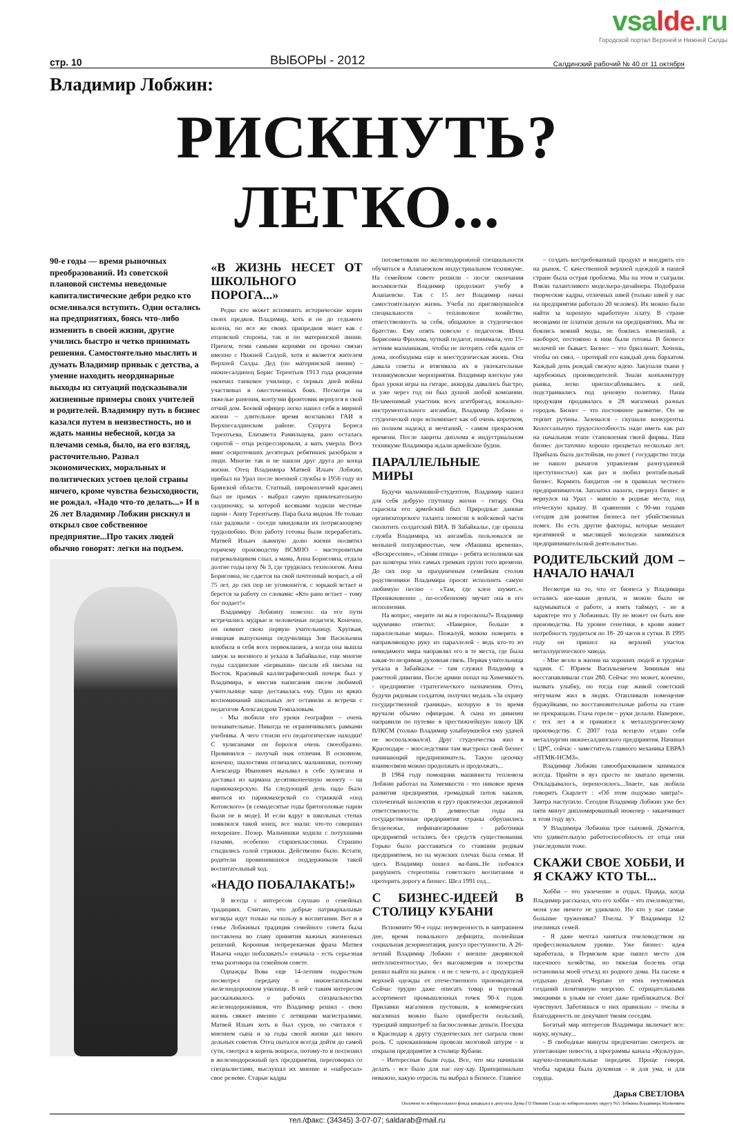vsalde.ru
Городской портал Верхней и Нижней Салды
стр. 10 ВЫБОРЫ - 2012 Салдинский рабочий № 40 от 11 октября
Владимир Лобжин:
РИСКНУТЬ? ЛЕГКО...
90-е годы — время рыночных преобразований. Из советской плановой системы неведомые капиталистические дебри редко кто осмеливался вступить. Одни остались на предприятиях, боясь что-либо изменить в своей жизни, другие учились быстро и четко принимать решения. Самостоятельно мыслить и думать Владимир привык с детства, а умение находить неординарные выходы из ситуаций подсказывали жизненные примеры своих учителей и родителей. Владимиру путь в бизнес казался путем в неизвестность, но и ждать манны небесной, когда за плечами семья, было, на его взгляд, расточительно. Развал экономических, моральных и политических устоев целой страны ничего, кроме чувства безысходности, не рождал. «Надо что-то делать...» И в 26 лет Владимир Лобжин рискнул и открыл свое собственное предприятие...Про таких людей обычно говорят: легки на подъем.
«В ЖИЗНЬ НЕСЕТ ОТ ШКОЛЬНОГО ПОРОГА...»
Редко кто может вспомнить исторические корни своих предков. Владимир, хоть и не до седьмого колена, но все же своих прапредков знает как с отцовской стороны, так и по материнской линии. Причем, теми самыми корнями он прочно связан именно с Нижней Салдой, хотя и является жителем Верхней Салды. Дед (по материнской линии) - нижнесалдинец Борис Терентьев 1913 года рождения окончил танковое училище, с первых дней войны участвовал в ожесточенных боях. Несмотря на тяжелые ранения, контузии фронтовик вернулся в свой отчий дом. Боевой офицер легко нашел себя в мирной жизни – длительное время возглавлял ГАИ в Верхнесалдинском районе. Супруга Бориса Терентьева, Елизавета Рамильцева, рано осталась сиротой – отца репрессировали, а мать умерла. Всех вмиг осиротевших десятерых ребятишек разобрали в люди. Многие так и не нашли друг друга до конца жизни. Отец Владимира Матвей Ильич Лобжин, прибыл на Урал после военной службы в 1956 году из Брянской области. Статный, широкоплечий красавец был не промах - выбрал самую привлекательную салдиночку, за которой косяками ходили местные парни - Анну Терентьеву. Пара была видная. Не только глаз радовали - соседи завидовали их потрясающему трудолюбию. Всю работу готовы были переработать. Матвей Ильич львиную долю жизни посвятил горячему производству ВСМПО - мастеровитым нагревальщиком слыл, а мама, Анна Борисовна, отдала долгие годы цеху № 3, где трудилась технологом. Анна Борисовна, не сдается на свой почтенный возраст, а ей 75 лет, до сих пор не угомонится, с зорькой встает и берется за работу со словами: «Кто рано встает – тому бог подает!»
Владимиру Лобжину повезло: на его пути встречались мудрые и человечные педагоги. Конечно, он помнит свою первую учительницу. Хрупкая, изящная выпускница педучилища Зоя Васильевна влюбила в себя всех первоклашек, а когда она вышла замуж за военного и уехала в Забайкалье, еще многие годы салдинские «первыши» писали ей письма на Восток. Красивый каллиграфический почерк был у Владимира, и миссия написания писем любимой учительнице чаще доставалась ему. Одно из ярких воспоминаний школьных лет оставили и встречи с педагогом Александром Темпаловым.
- Мы любили его уроки географии – очень познавательные. Никогда не ограничивались рамками учебника. А чего стоили его педагогические находки! С хулиганами он боролся очень своеобразно. Провинился – получай знак отличия. В основном, конечно, шалостями отличались мальчишки, поэтому Александр Иванович вызывал к себе хулигана и доставал из кармана десятикопеечную монету – на парикмахерскую. На следующий день надо было явиться из парикмахерской со стрижкой «под Котовского» (в семидесятые годы бритоголовые парни были не в моде). И если вдруг в школьных стенах появлялся такой юнец, все знали: что-то совершил нехорошее. Позор. Мальчишки ходили с потухшими глазами, особенно старшеклассники. Страшно стыдились голой стрижки. Действенно было. Кстати, родители провинившихся поддерживали такой воспитательный ход.
«НАДО ПОБАЛАКАТЬ!»
Я всегда с интересом слушаю о семейных традициях. Считаю, что добрые патриархальные взгляды идут только на пользу в воспитании. Вот и в семье Лобжиных традиция семейного совета была поставлена во главу принятия важных жизненных решений. Коронная непререкаемая фраза Матвея Ильича «надо побалакать!» означала - есть серьезная тема разговора на семейном совете.
Однажды Вова еще 14-летним подростком посмотрел передачу о нижнетагильском железнодорожном училище. В ней с таким интересом рассказывалось о рабочих специальностях железнодорожников, что Владимир решил - свою жизнь свяжет именно с летящими магистралями. Матвей Ильич хоть и был суров, но считался с мнением сына и за годы своей жизни дал много дельных советов. Отец пытался всегда дойти до самой сути, смотрел в корень вопроса, потому-то и поспешил в железнодорожный цех предприятия, переговорил со специалистами, выслушал их мнение и «набросал» свое резюме. Старые кадры
посоветовали по железнодорожной специальности обучиться в Алапаевском индустриальном техникуме. На семейном совете решили - после окончания восьмилетки Владимир продолжит учебу в Алапаевске. Так с 15 лет Владимир начал самостоятельную жизнь. Учеба по приглянувшейся специальности – тепловозное хозяйство, ответственность за себя, общажное и студенческое братство. Ему опять повезло с педагогом. Инна Борисовна Фролова, чуткий педагог, понимала, что 15- летним мальчишкам, чтобы не потерять себя вдали от дома, необходима еще и внестуденческая жизнь. Она давала советы и втягивала их в увлекательные техникумовские мероприятия. Владимир влегкую уже брал уроки игры на гитаре, аккорды давались быстро, и уже через год он был душой любой компании. Незаменимый участник всех агитбригад, вокально-инструментального ансамбля, Владимир Лобжин о студенческой поре вспоминает как об очень коротком, но полном надежд и мечтаний, - самом прекрасном времени. После защиты диплома в индустриальном техникуме Владимира ждали армейские будни.
ПАРАЛЛЕЛЬНЫЕ МИРЫ
Будучи мальчишкой-студентом, Владимир нашел для себя добрую спутницу жизни – гитару. Она скрасила его армейский быт. Природные данные организаторского таланта помогли в войсковой части сколотить солдатский ВИА. В Забайкалье, где прошла служба Владимира, их ансамбль пользовался не меньшей популярностью, чем «Машина времени», «Воскресение», «Синяя птица» - ребята исполняли как раз шлягеры этих самых громких групп того времени. До сих пор за праздничным семейным столом родственники Владимира просят исполнить самую любимую песню - «Там, где клен шумит..». Проникновенно , по-особенному звучит она в его исполнении.
На вопрос, «верите ли вы в гороскопы?» Владимир задумчиво ответил: «Наверное, больше в параллельные миры». Пожалуй, можно поверить в направляющую руку из параллелей - ведь кто-то из невидимого мира направлял его в те места, где была какая-то незримая духовная связь. Первая учительница уехала в Забайкалье – там служил Владимир в ракетной дивизии. После армии попал на Химемкость - предприятие стратегического назначения. Отец, будучи рядовым солдатом, получил медаль «За охрану государственной границы», которую в то время вручали обычно офицерам. А сына из дивизии направили по путевке в престижнейшую школу ЦК ВЛКСМ (только Владимир улыбнувшейся ему удачей не воспользовался). Друг студенчества жил в Краснодаре – впоследствии там выстроил свой бизнес начинающий предприниматель. Такую цепочку взаимосвязи можно продолжать и продолжать...
В 1984 году помощник машиниста тепловоза Лобжин работал на Химемкости - это пиковое время развития предприятия, громадный поток заказов, сплоченный коллектив и груз практически державной ответственности. В девяностые годы на государственные предприятия страны обрушились безденежье, нефинансирование - работники предприятий остались без средств существования. Горько было расставаться со ставшим родным предприятием, но на мужских плечах была семья. И здесь Владимир пошел ва-банк..Не побоялся разрушить стереотипы советского воспитания и проторить дорогу в бизнес. Шел 1991 год...
С БИЗНЕС-ИДЕЕЙ В СТОЛИЦУ КУБАНИ
Вспомните 90-е годы: неуверенность в завтрашнем дне, время повального дефицита, полнейшая социальная дезориентация, разгул преступности. А 26-летний Владимир Лобжин с внешне дворянской интеллигентностью, без высокомерия и позерства решил выйти на рынок - и не с чем-то, а с продукцией верхней одежды от отечественного производителя. Сейчас трудно даже описать товар и торговый ассортимент промышленных точек 90-х годов. Прилавки магазинов пустовали, в коммерческих магазинах можно было приобрести польский, турецкий ширпотреб за баснословные деньги. Поездка в Краснодар к другу студенческих лет сыграла свою роль. С однокашником провели мозговой штурм - и открыли предприятие в столице Кубани.
- Интересные были годы. Все, что мы начинали делать - все было для нас ноу-хау. Принципиально неважно, какую отрасль ты выбрал в бизнесе. Главное
– создать востребованный продукт и внедрить его на рынок. С качественной верхней одеждой в нашей стране была острая проблема. Мы на этом и сыграли. Взяли талантливого модельера-дизайнера. Подобрали творческие кадры, отличных швей (только швей у нас на предприятии работало 20 человек). Их можно было найти за хорошую заработную плату. В стране месяцами не платили деньги на предприятиях. Мы не боялись веяний моды, не боялись изменений, а наоборот, постоянно к ним были готовы. В бизнесе мелочей не бывает. Бизнес – это бриллиант. Хочешь, чтобы он сиял, – протирай его каждый день бархатом. Каждый день рождай свежую идею. Закупали ткани у зарубежных производителей. Знали конъюнктуру рынка, легко приспосабливались к ней, подстраивались под ценовую политику. Наша продукция продавалась в 28 магазинах разных городов. Бизнес – это постоянное развитие. Он не терпит рутины. Зазевался - скушали конкуренты. Колоссальную трудоспособность надо иметь как раз на начальном этапе становления своей фирмы. Наш бизнес достаточно хорошо процветал несколько лет. Прибыль была достойная, но рэкет ( государство тогда не нашло рычагов управления разнузданной преступностью) как раз и любил рентабельный бизнес. Кормить бандитов -не в правилах честного предпринимателя. Заплатил налоги, свернул бизнес и вернулся на Урал - манило в родные места, под отеческую крышу. В сравнении с 90-ми годами сегодня для развития бизнеса нет убийственных помех. Но есть другие факторы, которые мешают креативной и мыслящей молодежи заниматься предпринимательской деятельностью.
РОДИТЕЛЬСКИЙ ДОМ – НАЧАЛО НАЧАЛ
Несмотря на то, что от бизнеса у Владимира остались кое-какие деньги, и можно было не задумываться о работе, а взять таймаут, - не в характере это у Лобжиных. Ну не может он быть вне производства. На уровне генетики, в крови живет потребность трудиться по 18- 20 часов в сутки. В 1995 году он пришел на верхний участок металлургического завода.
- Мне везло в жизни на хороших людей и трудные задачи. С Юрием Васильевичем Зиминым мы восстанавливали стан 280. Сейчас это может, конечно, вызвать улыбку, но тогда еще живой советский энтузиазм жил в людях. Отапливали помещение буржуйками, но восстановительные работы на стане не прекращали. Глаза горели – руки делали. Наверное, с тех лет я и прикипел к металлургическому производству. С 2007 года всецело отдаю себя металлургии нижнесалдинского предприятия. Начинал с ЦРС, сейчас - заместитель главного механика ЕВРАЗ «НТМК-НСМЗ».
Владимир Лобжин самообразованием занимался всегда. Прийти в вуз просто не хватало времени. Откладывалось, переносилось...Знаете, как любила говорить Скарлетт : «Об этом подумаю завтра!». Завтра наступило. Сегодня Владимир Лобжин уже без пяти минут дипломированный инженер - заканчивает в этом году вуз.
У Владимира Лобжина трое сыновей. Думается, что удивительную работоспособность от отца они унаследовали тоже.
СКАЖИ СВОЕ ХОББИ, И Я СКАЖУ КТО ТЫ...
Хобби – это увлечение и отдых. Правда, когда Владимир рассказал, что его хобби – это пчеловодство, меня уже ничего не удивляло. Но кто у нас самые большие труженики? Пчелы. У Владимира 12 пчелиных семей.
- Я даже мечтал заняться пчеловодством на профессиональном уровне. Уже бизнес- идея заработала, в Пермском крае нашел место для пасечного хозяйства, но тяжелая болезнь отца остановила моей отъезд из родного дома. На пасеке я отдыхаю душой. Черпаю от этих неутомимых созданий позитивную энергию. С отрицательными эмоциями к ульям не стоит даже приближаться. Всё чувствуют. Заботишься о них правильно – пчелы в благодарность не докучают твоим соседям.
Богатый мир интересов Владимира включает все: науку, музыку...
- В свободные минуты предпочитаю смотреть не угнетающие новости, а программы канала «Культура», научно-познавательные передачи. Проще говоря, чтобы зарядка была духовная - и для ума, и для сердца.
Дарья СВЕТЛОВА
Оплачено из избирательного фонда кандидата в депутаты Думы ГО Нижняя Салда по избирательному округу №5 Лобжина Владимира Матвеевича
тел./факс: (34345) 3-07-07; saldarab@mail.ru